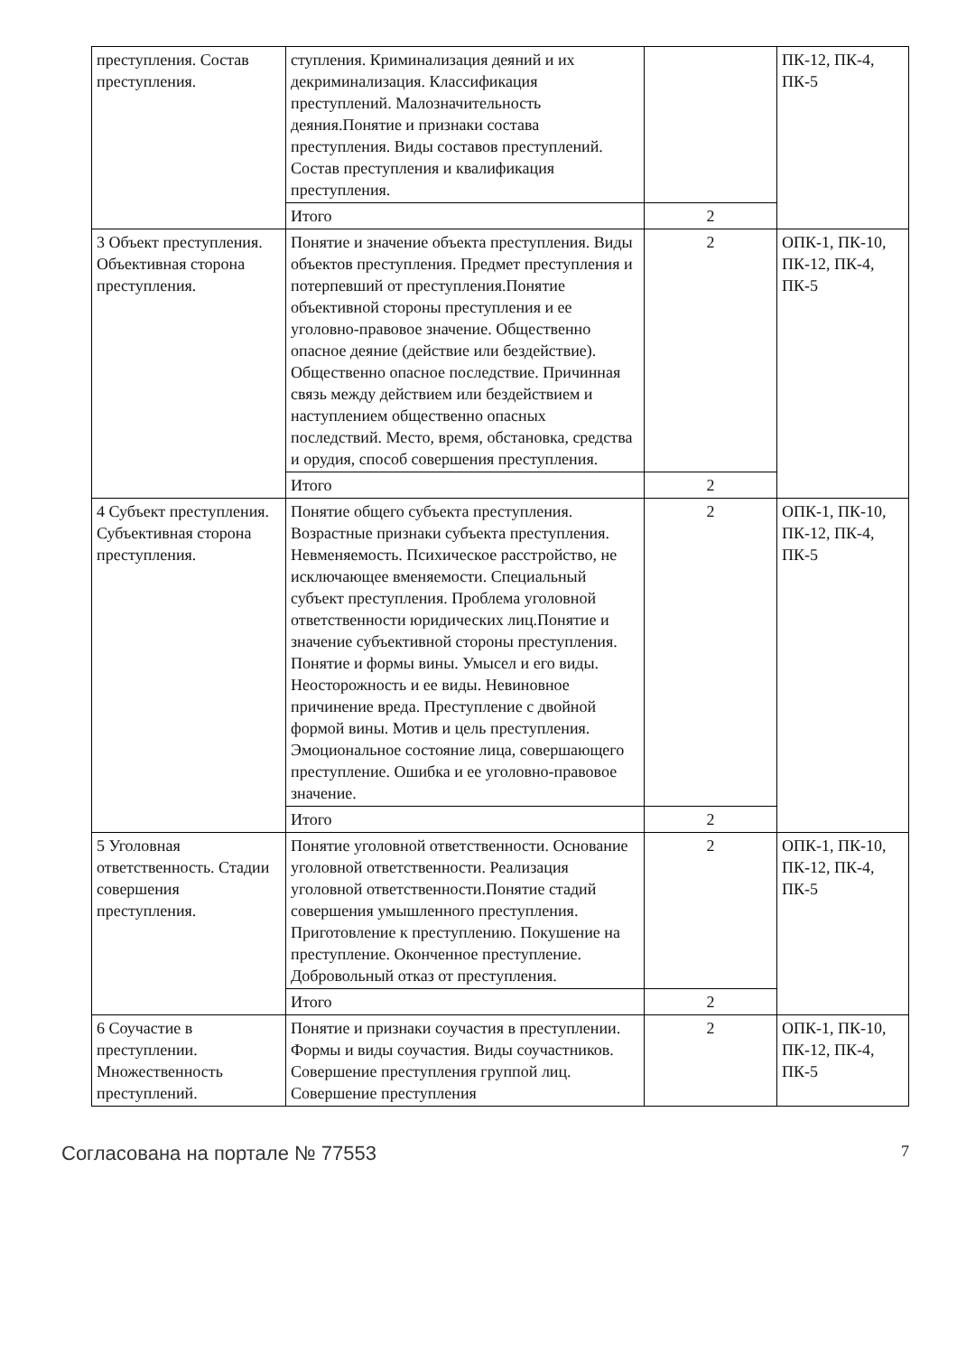| преступления. Состав преступления. | ступления. Криминализация деяний и их декриминализация. Классификация преступлений. Малозначительность деяния.Понятие и признаки состава преступления. Виды составов преступлений. Состав преступления и квалификация преступления. | | ПК-12, ПК-4, ПК-5 |
| | Итого | 2 | |
| 3 Объект преступления. Объективная сторона преступления. | Понятие и значение объекта преступления. Виды объектов преступления. Предмет преступления и потерпевший от преступления.Понятие объективной стороны преступления и ее уголовно-правовое значение. Общественно опасное деяние (действие или бездействие). Общественно опасное последствие. Причинная связь между действием или бездействием и наступлением общественно опасных последствий. Место, время, обстановка, средства и орудия, способ совершения преступления. | 2 | ОПК-1, ПК-10, ПК-12, ПК-4, ПК-5 |
| | Итого | 2 | |
| 4 Субъект преступления. Субъективная сторона преступления. | Понятие общего субъекта преступления. Возрастные признаки субъекта преступления. Невменяемость. Психическое расстройство, не исключающее вменяемости. Специальный субъект преступления. Проблема уголовной ответственности юридических лиц.Понятие и значение субъективной стороны преступления. Понятие и формы вины. Умысел и его виды. Неосторожность и ее виды. Невиновное причинение вреда. Преступление с двойной формой вины. Мотив и цель преступления. Эмоциональное состояние лица, совершающего преступление. Ошибка и ее уголовно-правовое значение. | 2 | ОПК-1, ПК-10, ПК-12, ПК-4, ПК-5 |
| | Итого | 2 | |
| 5 Уголовная ответственность. Стадии совершения преступления. | Понятие уголовной ответственности. Основание уголовной ответственности. Реализация уголовной ответственности.Понятие стадий совершения умышленного преступления. Приготовление к преступлению. Покушение на преступление. Оконченное преступление. Добровольный отказ от преступления. | 2 | ОПК-1, ПК-10, ПК-12, ПК-4, ПК-5 |
| | Итого | 2 | |
| 6 Соучастие в преступлении. Множественность преступлений. | Понятие и признаки соучастия в преступлении. Формы и виды соучастия. Виды соучастников. Совершение преступления группой лиц. Совершение преступления | 2 | ОПК-1, ПК-10, ПК-12, ПК-4, ПК-5 |
Согласована на портале № 77553 7